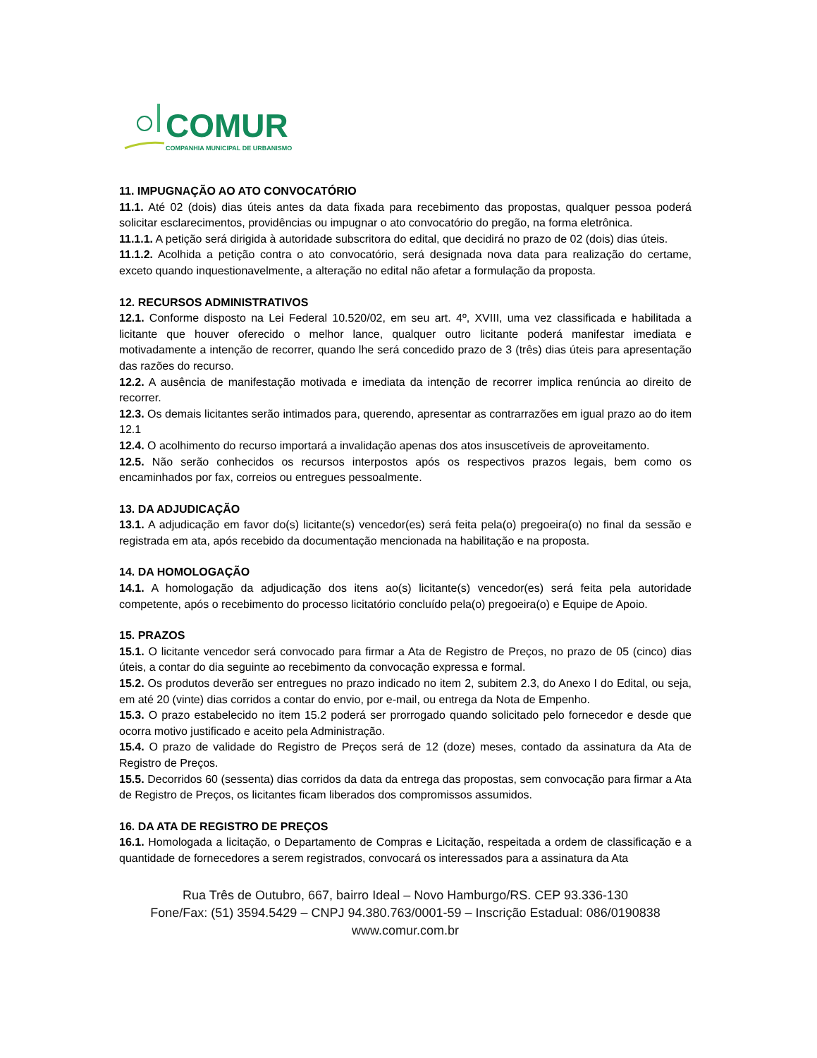COMUR
COMPANHIA MUNICIPAL DE URBANISMO
11. IMPUGNAÇÃO AO ATO CONVOCATÓRIO
11.1. Até 02 (dois) dias úteis antes da data fixada para recebimento das propostas, qualquer pessoa poderá solicitar esclarecimentos, providências ou impugnar o ato convocatório do pregão, na forma eletrônica.
11.1.1. A petição será dirigida à autoridade subscritora do edital, que decidirá no prazo de 02 (dois) dias úteis.
11.1.2. Acolhida a petição contra o ato convocatório, será designada nova data para realização do certame, exceto quando inquestionavelmente, a alteração no edital não afetar a formulação da proposta.
12. RECURSOS ADMINISTRATIVOS
12.1. Conforme disposto na Lei Federal 10.520/02, em seu art. 4º, XVIII, uma vez classificada e habilitada a licitante que houver oferecido o melhor lance, qualquer outro licitante poderá manifestar imediata e motivadamente a intenção de recorrer, quando lhe será concedido prazo de 3 (três) dias úteis para apresentação das razões do recurso.
12.2. A ausência de manifestação motivada e imediata da intenção de recorrer implica renúncia ao direito de recorrer.
12.3. Os demais licitantes serão intimados para, querendo, apresentar as contrarrazões em igual prazo ao do item 12.1
12.4. O acolhimento do recurso importará a invalidação apenas dos atos insuscetíveis de aproveitamento.
12.5. Não serão conhecidos os recursos interpostos após os respectivos prazos legais, bem como os encaminhados por fax, correios ou entregues pessoalmente.
13. DA ADJUDICAÇÃO
13.1. A adjudicação em favor do(s) licitante(s) vencedor(es) será feita pela(o) pregoeira(o) no final da sessão e registrada em ata, após recebido da documentação mencionada na habilitação e na proposta.
14. DA HOMOLOGAÇÃO
14.1. A homologação da adjudicação dos itens ao(s) licitante(s) vencedor(es) será feita pela autoridade competente, após o recebimento do processo licitatório concluído pela(o) pregoeira(o) e Equipe de Apoio.
15. PRAZOS
15.1. O licitante vencedor será convocado para firmar a Ata de Registro de Preços, no prazo de 05 (cinco) dias úteis, a contar do dia seguinte ao recebimento da convocação expressa e formal.
15.2. Os produtos deverão ser entregues no prazo indicado no item 2, subitem 2.3, do Anexo I do Edital, ou seja, em até 20 (vinte) dias corridos a contar do envio, por e-mail, ou entrega da Nota de Empenho.
15.3. O prazo estabelecido no item 15.2 poderá ser prorrogado quando solicitado pelo fornecedor e desde que ocorra motivo justificado e aceito pela Administração.
15.4. O prazo de validade do Registro de Preços será de 12 (doze) meses, contado da assinatura da Ata de Registro de Preços.
15.5. Decorridos 60 (sessenta) dias corridos da data da entrega das propostas, sem convocação para firmar a Ata de Registro de Preços, os licitantes ficam liberados dos compromissos assumidos.
16. DA ATA DE REGISTRO DE PREÇOS
16.1. Homologada a licitação, o Departamento de Compras e Licitação, respeitada a ordem de classificação e a quantidade de fornecedores a serem registrados, convocará os interessados para a assinatura da Ata
Rua Três de Outubro, 667, bairro Ideal – Novo Hamburgo/RS. CEP 93.336-130
Fone/Fax: (51) 3594.5429 – CNPJ 94.380.763/0001-59 – Inscrição Estadual: 086/0190838
www.comur.com.br